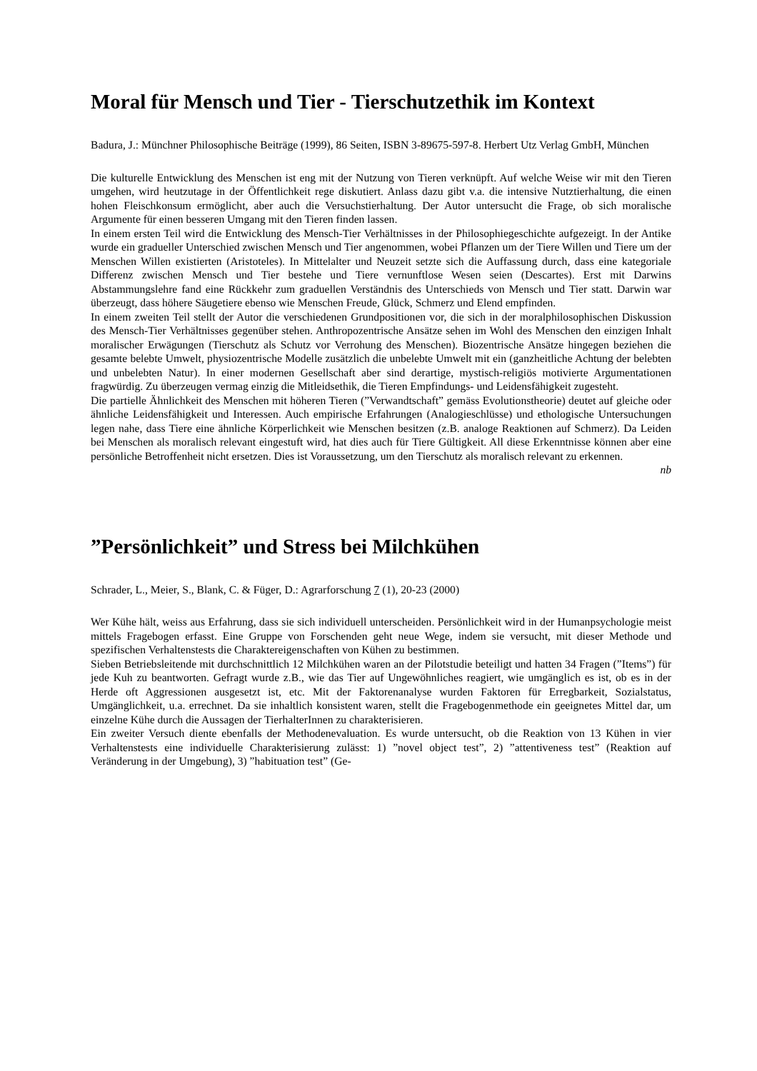Moral für Mensch und Tier - Tierschutzethik im Kontext
Badura, J.: Münchner Philosophische Beiträge (1999), 86 Seiten, ISBN 3-89675-597-8. Herbert Utz Verlag GmbH, München
Die kulturelle Entwicklung des Menschen ist eng mit der Nutzung von Tieren verknüpft. Auf welche Weise wir mit den Tieren umgehen, wird heutzutage in der Öffentlichkeit rege diskutiert. Anlass dazu gibt v.a. die intensive Nutztierhaltung, die einen hohen Fleischkonsum ermöglicht, aber auch die Versuchstierhaltung. Der Autor untersucht die Frage, ob sich moralische Argumente für einen besseren Umgang mit den Tieren finden lassen.
In einem ersten Teil wird die Entwicklung des Mensch-Tier Verhältnisses in der Philosophiegeschichte aufgezeigt. In der Antike wurde ein gradueller Unterschied zwischen Mensch und Tier angenommen, wobei Pflanzen um der Tiere Willen und Tiere um der Menschen Willen existierten (Aristoteles). In Mittelalter und Neuzeit setzte sich die Auffassung durch, dass eine kategoriale Differenz zwischen Mensch und Tier bestehe und Tiere vernunftlose Wesen seien (Descartes). Erst mit Darwins Abstammungslehre fand eine Rückkehr zum graduellen Verständnis des Unterschieds von Mensch und Tier statt. Darwin war überzeugt, dass höhere Säugetiere ebenso wie Menschen Freude, Glück, Schmerz und Elend empfinden.
In einem zweiten Teil stellt der Autor die verschiedenen Grundpositionen vor, die sich in der moralphilosophischen Diskussion des Mensch-Tier Verhältnisses gegenüber stehen. Anthropozentrische Ansätze sehen im Wohl des Menschen den einzigen Inhalt moralischer Erwägungen (Tierschutz als Schutz vor Verrohung des Menschen). Biozentrische Ansätze hingegen beziehen die gesamte belebte Umwelt, physiozentrische Modelle zusätzlich die unbelebte Umwelt mit ein (ganzheitliche Achtung der belebten und unbelebten Natur). In einer modernen Gesellschaft aber sind derartige, mystisch-religiös motivierte Argumentationen fragwürdig. Zu überzeugen vermag einzig die Mitleidsethik, die Tieren Empfindungs- und Leidensfähigkeit zugesteht.
Die partielle Ähnlichkeit des Menschen mit höheren Tieren (”Verwandtschaft” gemäss Evolutionstheorie) deutet auf gleiche oder ähnliche Leidensfähigkeit und Interessen. Auch empirische Erfahrungen (Analogieschlüsse) und ethologische Untersuchungen legen nahe, dass Tiere eine ähnliche Körperlichkeit wie Menschen besitzen (z.B. analoge Reaktionen auf Schmerz). Da Leiden bei Menschen als moralisch relevant eingestuft wird, hat dies auch für Tiere Gültigkeit. All diese Erkenntnisse können aber eine persönliche Betroffenheit nicht ersetzen. Dies ist Voraussetzung, um den Tierschutz als moralisch relevant zu erkennen.
nb
”Persönlichkeit” und Stress bei Milchkühen
Schrader, L., Meier, S., Blank, C. & Füger, D.: Agrarforschung 7 (1), 20-23 (2000)
Wer Kühe hält, weiss aus Erfahrung, dass sie sich individuell unterscheiden. Persönlichkeit wird in der Humanpsychologie meist mittels Fragebogen erfasst. Eine Gruppe von Forschenden geht neue Wege, indem sie versucht, mit dieser Methode und spezifischen Verhaltenstests die Charaktereigenschaften von Kühen zu bestimmen.
Sieben Betriebsleitende mit durchschnittlich 12 Milchkühen waren an der Pilotstudie beteiligt und hatten 34 Fragen (”Items”) für jede Kuh zu beantworten. Gefragt wurde z.B., wie das Tier auf Ungewöhnliches reagiert, wie umgänglich es ist, ob es in der Herde oft Aggressionen ausgesetzt ist, etc. Mit der Faktorenanalyse wurden Faktoren für Erregbarkeit, Sozialstatus, Umgänglichkeit, u.a. errechnet. Da sie inhaltlich konsistent waren, stellt die Fragebogenmethode ein geeignetes Mittel dar, um einzelne Kühe durch die Aussagen der TierhalterInnen zu charakterisieren.
Ein zweiter Versuch diente ebenfalls der Methodenevaluation. Es wurde untersucht, ob die Reaktion von 13 Kühen in vier Verhaltenstests eine individuelle Charakterisierung zulässt: 1) ”novel object test”, 2) ”attentiveness test” (Reaktion auf Veränderung in der Umgebung), 3) ”habituation test” (Ge-